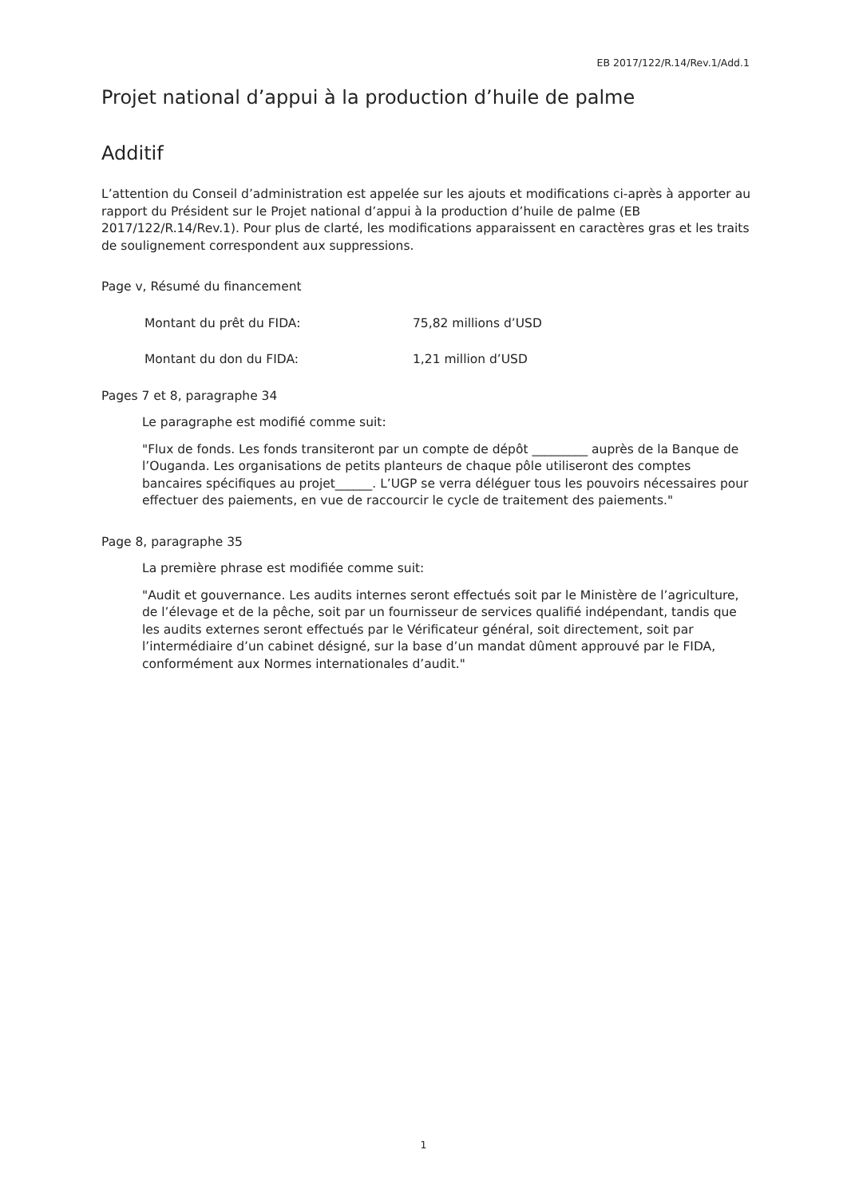EB 2017/122/R.14/Rev.1/Add.1
Projet national d’appui à la production d’huile de palme
Additif
L’attention du Conseil d’administration est appelée sur les ajouts et modifications ci-après à apporter au rapport du Président sur le Projet national d’appui à la production d’huile de palme (EB 2017/122/R.14/Rev.1). Pour plus de clarté, les modifications apparaissent en caractères gras et les traits de soulignement correspondent aux suppressions.
Page v, Résumé du financement
Montant du prêt du FIDA: 75,82 millions d’USD
Montant du don du FIDA: 1,21 million d’USD
Pages 7 et 8, paragraphe 34
Le paragraphe est modifié comme suit:
"Flux de fonds. Les fonds transiteront par un compte de dépôt _________ auprès de la Banque de l’Ouganda. Les organisations de petits planteurs de chaque pôle utiliseront des comptes bancaires spécifiques au projet______. L’UGP se verra déléguer tous les pouvoirs nécessaires pour effectuer des paiements, en vue de raccourcir le cycle de traitement des paiements."
Page 8, paragraphe 35
La première phrase est modifiée comme suit:
"Audit et gouvernance. Les audits internes seront effectués soit par le Ministère de l’agriculture, de l’élevage et de la pêche, soit par un fournisseur de services qualifié indépendant, tandis que les audits externes seront effectués par le Vérificateur général, soit directement, soit par l’intermédiaire d’un cabinet désigné, sur la base d’un mandat dûment approuvé par le FIDA, conformément aux Normes internationales d’audit."
1